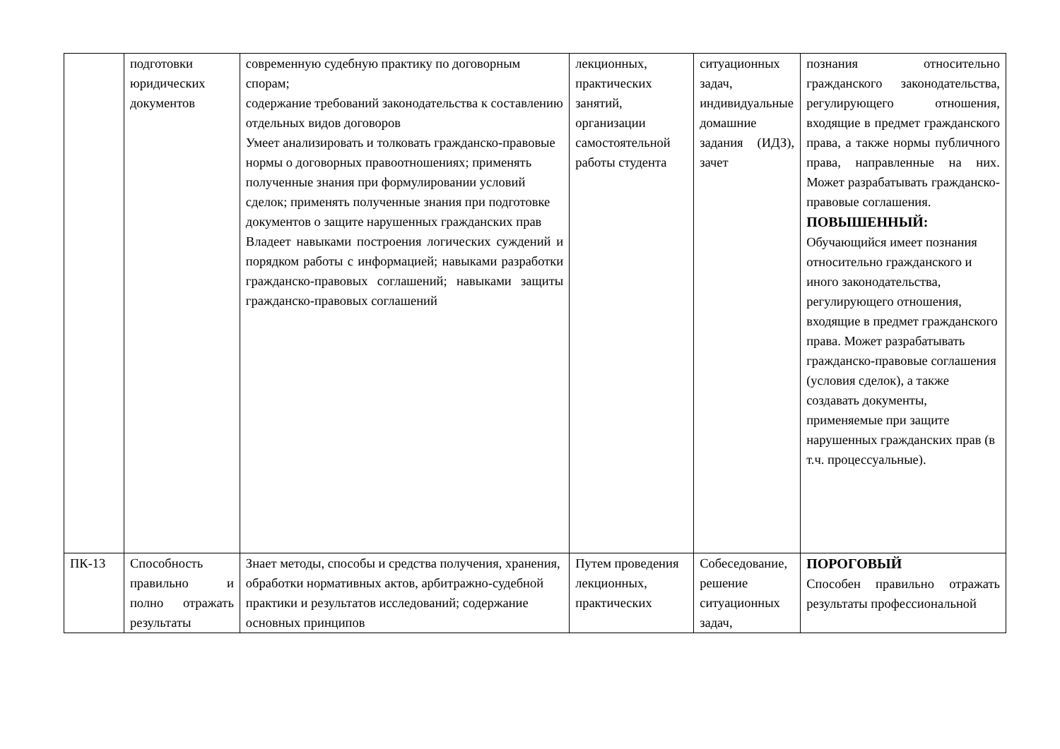| | подготовки юридических документов | современную судебную практику по договорным спорам; содержание требований законодательства к составлению отдельных видов договоров Умеет анализировать и толковать гражданско-правовые нормы о договорных правоотношениях; применять полученные знания при формулировании условий сделок; применять полученные знания при подготовке документов о защите нарушенных гражданских прав Владеет навыками построения логических суждений и порядком работы с информацией; навыками разработки гражданско-правовых соглашений; навыками защиты гражданско-правовых соглашений | лекционных, практических занятий, организации самостоятельной работы студента | ситуационных задач, индивидуальные домашние задания (ИДЗ), зачет | познания относительно гражданского законодательства, регулирующего отношения, входящие в предмет гражданского права, а также нормы публичного права, направленные на них. Может разрабатывать гражданско-правовые соглашения. ПОВЫШЕННЫЙ: Обучающийся имеет познания относительно гражданского и иного законодательства, регулирующего отношения, входящие в предмет гражданского права. Может разрабатывать гражданско-правовые соглашения (условия сделок), а также создавать документы, применяемые при защите нарушенных гражданских прав (в т.ч. процессуальные). |
| ПК-13 | Способность правильно и полно отражать результаты | Знает методы, способы и средства получения, хранения, обработки нормативных актов, арбитражно-судебной практики и результатов исследований; содержание основных принципов | Путем проведения лекционных, практических | Собеседование, решение ситуационных задач, | ПОРОГОВЫЙ Способен правильно отражать результаты профессиональной |